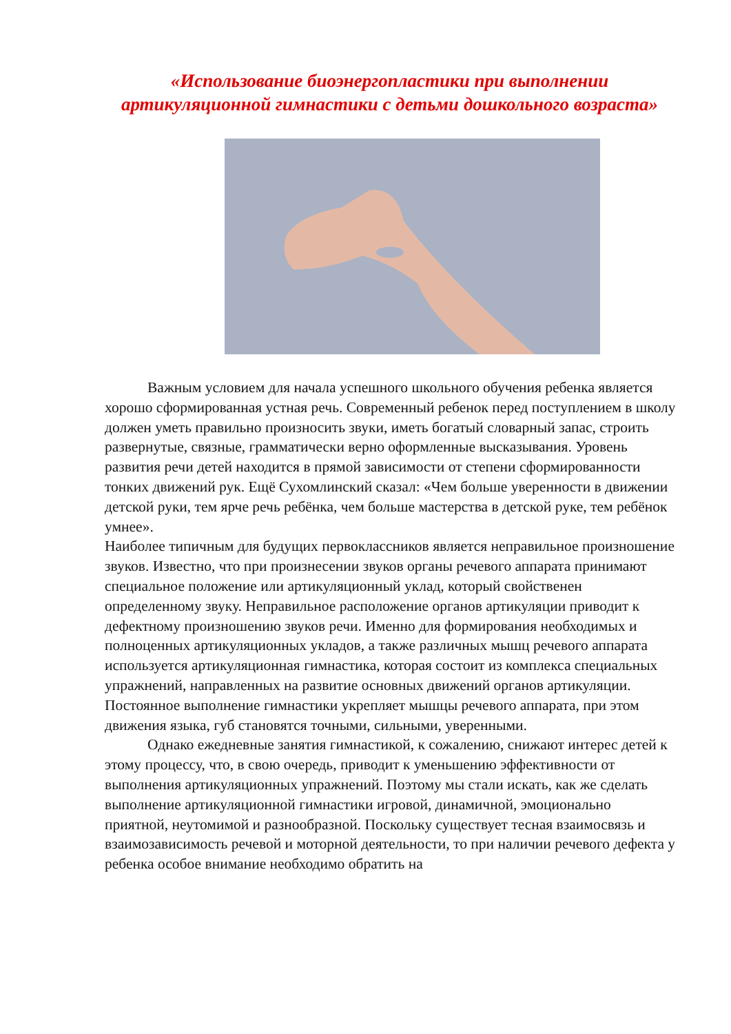«Использование биоэнергопластики при выполнении артикуляционной гимнастики с детьми дошкольного возраста»
Важным условием для начала успешного школьного обучения ребенка является хорошо сформированная устная речь. Современный ребенок перед поступлением в школу должен уметь правильно произносить звуки, иметь богатый словарный запас, строить развернутые, связные, грамматически верно оформленные высказывания. Уровень развития речи детей находится в прямой зависимости от степени сформированности тонких движений рук. Ещё Сухомлинский сказал: «Чем больше уверенности в движении детской руки, тем ярче речь ребёнка, чем больше мастерства в детской руке, тем ребёнок умнее».
Наиболее типичным для будущих первоклассников является неправильное произношение звуков. Известно, что при произнесении звуков органы речевого аппарата принимают специальное положение или артикуляционный уклад, который свойственен определенному звуку. Неправильное расположение органов артикуляции приводит к дефектному произношению звуков речи. Именно для формирования необходимых и полноценных артикуляционных укладов, а также различных мышц речевого аппарата используется артикуляционная гимнастика, которая состоит из комплекса специальных упражнений, направленных на развитие основных движений органов артикуляции. Постоянное выполнение гимнастики укрепляет мышцы речевого аппарата, при этом движения языка, губ становятся точными, сильными, уверенными.
Однако ежедневные занятия гимнастикой, к сожалению, снижают интерес детей к этому процессу, что, в свою очередь, приводит к уменьшению эффективности от выполнения артикуляционных упражнений. Поэтому мы стали искать, как же сделать выполнение артикуляционной гимнастики игровой, динамичной, эмоционально приятной, неутомимой и разнообразной. Поскольку существует тесная взаимосвязь и взаимозависимость речевой и моторной деятельности, то при наличии речевого дефекта у ребенка особое внимание необходимо обратить на